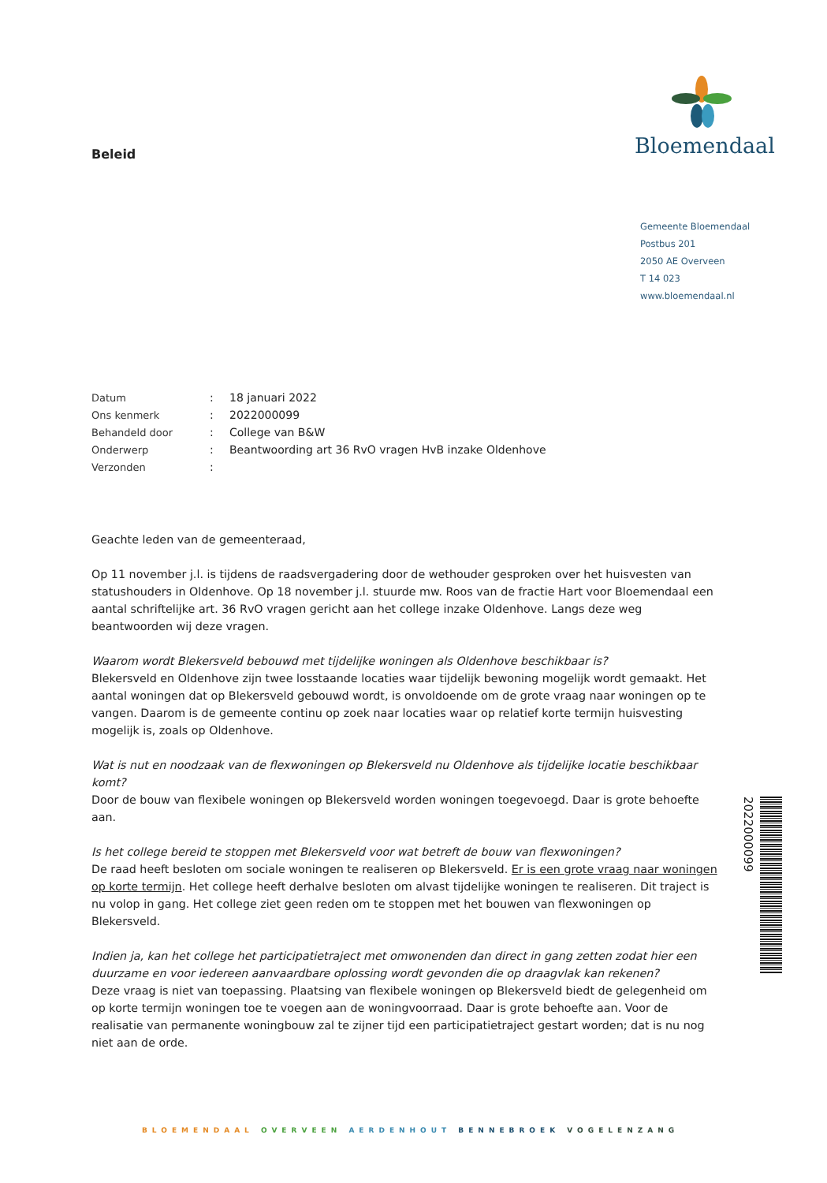Bloemendaal
Beleid
Gemeente Bloemendaal
Postbus 201
2050 AE Overveen
T 14 023
www.bloemendaal.nl
| Datum | : | 18 januari 2022 |
| Ons kenmerk | : | 2022000099 |
| Behandeld door | : | College van B&W |
| Onderwerp | : | Beantwoording art 36 RvO vragen HvB inzake Oldenhove |
| Verzonden | : | |
Geachte leden van de gemeenteraad,
Op 11 november j.l. is tijdens de raadsvergadering door de wethouder gesproken over het huisvesten van statushouders in Oldenhove. Op 18 november j.l. stuurde mw. Roos van de fractie Hart voor Bloemendaal een aantal schriftelijke art. 36 RvO vragen gericht aan het college inzake Oldenhove. Langs deze weg beantwoorden wij deze vragen.
Waarom wordt Blekersveld bebouwd met tijdelijke woningen als Oldenhove beschikbaar is?
Blekersveld en Oldenhove zijn twee losstaande locaties waar tijdelijk bewoning mogelijk wordt gemaakt. Het aantal woningen dat op Blekersveld gebouwd wordt, is onvoldoende om de grote vraag naar woningen op te vangen. Daarom is de gemeente continu op zoek naar locaties waar op relatief korte termijn huisvesting mogelijk is, zoals op Oldenhove.
Wat is nut en noodzaak van de flexwoningen op Blekersveld nu Oldenhove als tijdelijke locatie beschikbaar komt?
Door de bouw van flexibele woningen op Blekersveld worden woningen toegevoegd. Daar is grote behoefte aan.
Is het college bereid te stoppen met Blekersveld voor wat betreft de bouw van flexwoningen?
De raad heeft besloten om sociale woningen te realiseren op Blekersveld. Er is een grote vraag naar woningen op korte termijn. Het college heeft derhalve besloten om alvast tijdelijke woningen te realiseren. Dit traject is nu volop in gang. Het college ziet geen reden om te stoppen met het bouwen van flexwoningen op Blekersveld.
Indien ja, kan het college het participatietraject met omwonenden dan direct in gang zetten zodat hier een duurzame en voor iedereen aanvaardbare oplossing wordt gevonden die op draagvlak kan rekenen?
Deze vraag is niet van toepassing. Plaatsing van flexibele woningen op Blekersveld biedt de gelegenheid om op korte termijn woningen toe te voegen aan de woningvoorraad. Daar is grote behoefte aan. Voor de realisatie van permanente woningbouw zal te zijner tijd een participatietraject gestart worden; dat is nu nog niet aan de orde.
2022000099
BLOEMENDAAL OVERVEEN AERDENHOUT BENNEBROEK VOGELENZANG